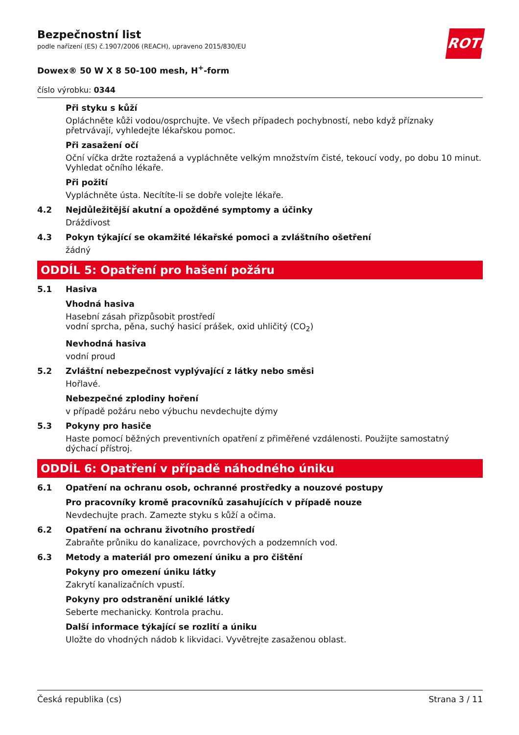ROTH
Bezpečnostní list
podle nařízení (ES) č.1907/2006 (REACH), upraveno 2015/830/EU
Dowex® 50 W X 8 50-100 mesh, H<sup>+</sup>-form
číslo výrobku: 0344
Při styku s kůží
Opláchněte kůži vodou/osprchujte. Ve všech případech pochybností, nebo když příznaky přetrvávají, vyhledejte lékařskou pomoc.
Při zasažení očí
Oční víčka držte roztažená a vypláchněte velkým množstvím čisté, tekoucí vody, po dobu 10 minut. Vyhledat očního lékaře.
Při požití
Vypláchněte ústa. Necítíte-li se dobře volejte lékaře.
4.2 Nejdůležitější akutní a opožděné symptomy a účinky
Dráždivost
4.3 Pokyn týkající se okamžité lékařské pomoci a zvláštního ošetření
žádný
ODDÍL 5: Opatření pro hašení požáru
5.1 Hasiva
Vhodná hasiva
Hasební zásah přizpůsobit prostředí
vodní sprcha, pěna, suchý hasicí prášek, oxid uhličitý (CO<sub>2</sub>)
Nevhodná hasiva
vodní proud
5.2 Zvláštní nebezpečnost vyplývající z látky nebo směsi
Hořlavé.
Nebezpečné zplodiny hoření
v případě požáru nebo výbuchu nevdechujte dýmy
5.3 Pokyny pro hasiče
Haste pomocí běžných preventivních opatření z přiměřené vzdálenosti. Použijte samostatný dýchací přístroj.
ODDÍL 6: Opatření v případě náhodného úniku
6.1 Opatření na ochranu osob, ochranné prostředky a nouzové postupy
Pro pracovníky kromě pracovníků zasahujících v případě nouze
Nevdechujte prach. Zamezte styku s kůží a očima.
6.2 Opatření na ochranu životního prostředí
Zabraňte průniku do kanalizace, povrchových a podzemních vod.
6.3 Metody a materiál pro omezení úniku a pro čištění
Pokyny pro omezení úniku látky
Zakrytí kanalizačních vpustí.
Pokyny pro odstranění uniklé látky
Seberte mechanicky. Kontrola prachu.
Další informace týkající se rozlití a úniku
Uložte do vhodných nádob k likvidaci. Vyvětrejte zasaženou oblast.
Česká republika (cs) Strana 3 / 11